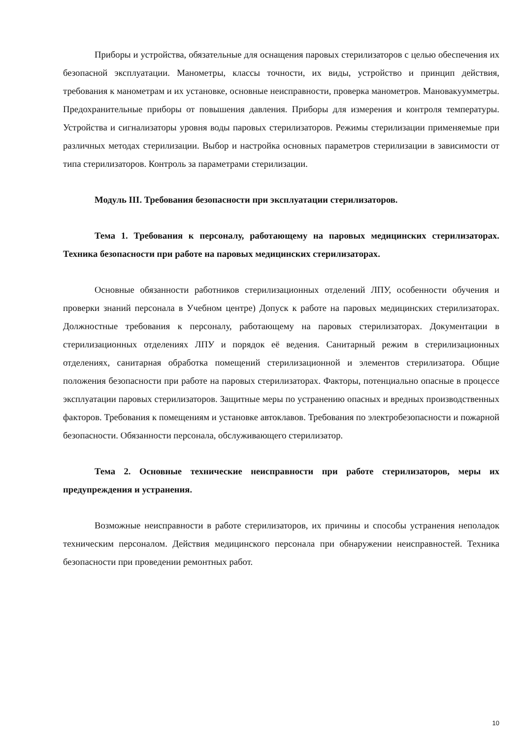Приборы и устройства, обязательные для оснащения паровых стерилизаторов с целью обеспечения их безопасной эксплуатации. Манометры, классы точности, их виды, устройство и принцип действия, требования к манометрам и их установке, основные неисправности, проверка манометров. Мановакуумметры. Предохранительные приборы от повышения давления. Приборы для измерения и контроля температуры. Устройства и сигнализаторы уровня воды паровых стерилизаторов. Режимы стерилизации применяемые при различных методах стерилизации. Выбор и настройка основных параметров стерилизации в зависимости от типа стерилизаторов. Контроль за параметрами стерилизации.
Модуль III. Требования безопасности при эксплуатации стерилизаторов.
Тема 1. Требования к персоналу, работающему на паровых медицинских стерилизаторах. Техника безопасности при работе на паровых медицинских стерилизаторах.
Основные обязанности работников стерилизационных отделений ЛПУ, особенности обучения и проверки знаний персонала в Учебном центре) Допуск к работе на паровых медицинских стерилизаторах. Должностные требования к персоналу, работающему на паровых стерилизаторах. Документации в стерилизационных отделениях ЛПУ и порядок её ведения. Санитарный режим в стерилизационных отделениях, санитарная обработка помещений стерилизационной и элементов стерилизатора. Общие положения безопасности при работе на паровых стерилизаторах. Факторы, потенциально опасные в процессе эксплуатации паровых стерилизаторов. Защитные меры по устранению опасных и вредных производственных факторов. Требования к помещениям и установке автоклавов. Требования по электробезопасности и пожарной безопасности. Обязанности персонала, обслуживающего стерилизатор.
Тема 2. Основные технические неисправности при работе стерилизаторов, меры их предупреждения и устранения.
Возможные неисправности в работе стерилизаторов, их причины и способы устранения неполадок техническим персоналом. Действия медицинского персонала при обнаружении неисправностей. Техника безопасности при проведении ремонтных работ.
10